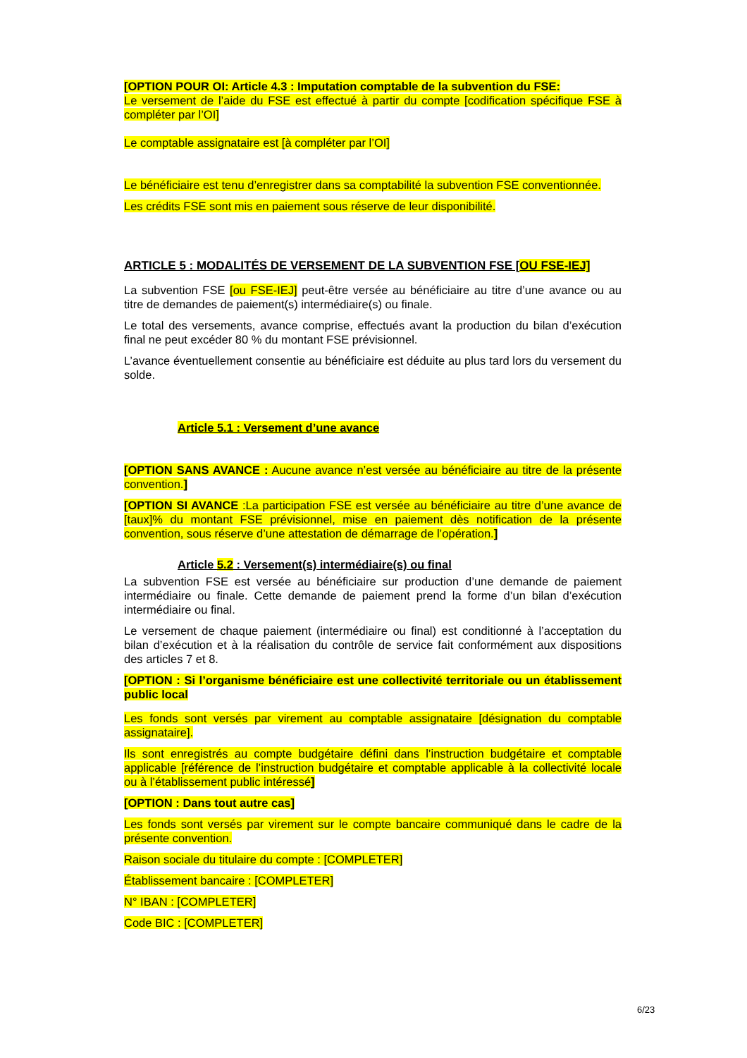[OPTION POUR OI: Article 4.3 : Imputation comptable de la subvention du FSE:
Le versement de l’aide du FSE est effectué à partir du compte [codification spécifique FSE à compléter par l’OI]
Le comptable assignataire est [à compléter par l’OI]
Le bénéficiaire est tenu d’enregistrer dans sa comptabilité la subvention FSE conventionnée.
Les crédits FSE sont mis en paiement sous réserve de leur disponibilité.
ARTICLE 5 : MODALITÉS DE VERSEMENT DE LA SUBVENTION FSE [OU FSE-IEJ]
La subvention FSE [ou FSE-IEJ] peut-être versée au bénéficiaire au titre d’une avance ou au titre de demandes de paiement(s) intermédiaire(s) ou finale.
Le total des versements, avance comprise, effectués avant la production du bilan d’exécution final ne peut excéder 80 % du montant FSE prévisionnel.
L’avance éventuellement consentie au bénéficiaire est déduite au plus tard lors du versement du solde.
Article 5.1 : Versement d’une avance
[OPTION SANS AVANCE : Aucune avance n’est versée au bénéficiaire au titre de la présente convention.]
[OPTION SI AVANCE :La participation FSE est versée au bénéficiaire au titre d’une avance de [taux]% du montant FSE prévisionnel, mise en paiement dès notification de la présente convention, sous réserve d’une attestation de démarrage de l’opération.]
Article 5.2 : Versement(s) intermédiaire(s) ou final
La subvention FSE est versée au bénéficiaire sur production d’une demande de paiement intermédiaire ou finale. Cette demande de paiement prend la forme d’un bilan d’exécution intermédiaire ou final.
Le versement de chaque paiement (intermédiaire ou final) est conditionné à l’acceptation du bilan d’exécution et à la réalisation du contrôle de service fait conformément aux dispositions des articles 7 et 8.
[OPTION : Si l’organisme bénéficiaire est une collectivité territoriale ou un établissement public local
Les fonds sont versés par virement au comptable assignataire [désignation du comptable assignataire].
Ils sont enregistrés au compte budgétaire défini dans l’instruction budgétaire et comptable applicable [référence de l’instruction budgétaire et comptable applicable à la collectivité locale ou à l’établissement public intéressé]
[OPTION : Dans tout autre cas]
Les fonds sont versés par virement sur le compte bancaire communiqué dans le cadre de la présente convention.
Raison sociale du titulaire du compte : [COMPLETER]
Établissement bancaire : [COMPLETER]
N° IBAN : [COMPLETER]
Code BIC : [COMPLETER]
6/23